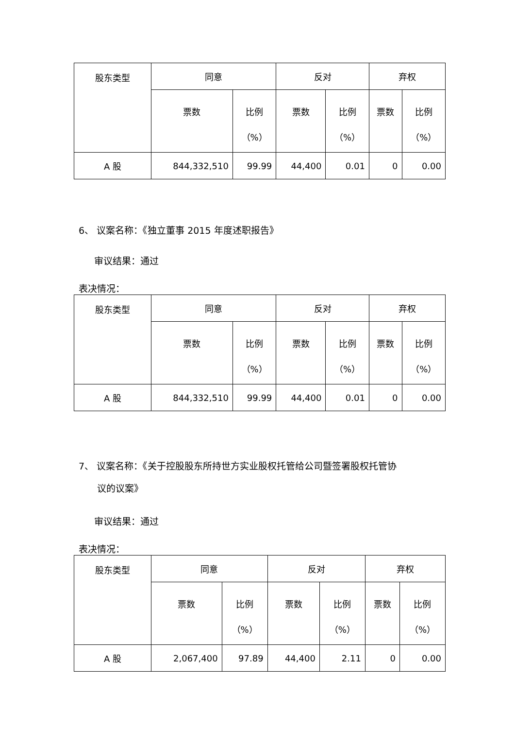| 股东类型 | 同意 | | 反对 | | 弃权 | |
| --- | --- | --- | --- | --- | --- | --- |
| | 票数 | 比例 （%） | 票数 | 比例 （%） | 票数 | 比例 （%） |
| A 股 | 844,332,510 | 99.99 | 44,400 | 0.01 | 0 | 0.00 |
6、 议案名称：《独立董事 2015 年度述职报告》
审议结果：通过
表决情况：
| 股东类型 | 同意 | | 反对 | | 弃权 | |
| --- | --- | --- | --- | --- | --- | --- |
| | 票数 | 比例 （%） | 票数 | 比例 （%） | 票数 | 比例 （%） |
| A 股 | 844,332,510 | 99.99 | 44,400 | 0.01 | 0 | 0.00 |
7、 议案名称：《关于控股股东所持世方实业股权托管给公司暨签署股权托管协
议的议案》
审议结果：通过
表决情况：
| 股东类型 | 同意 | | 反对 | | 弃权 | |
| --- | --- | --- | --- | --- | --- | --- |
| | 票数 | 比例 （%） | 票数 | 比例 （%） | 票数 | 比例 （%） |
| A 股 | 2,067,400 | 97.89 | 44,400 | 2.11 | 0 | 0.00 |